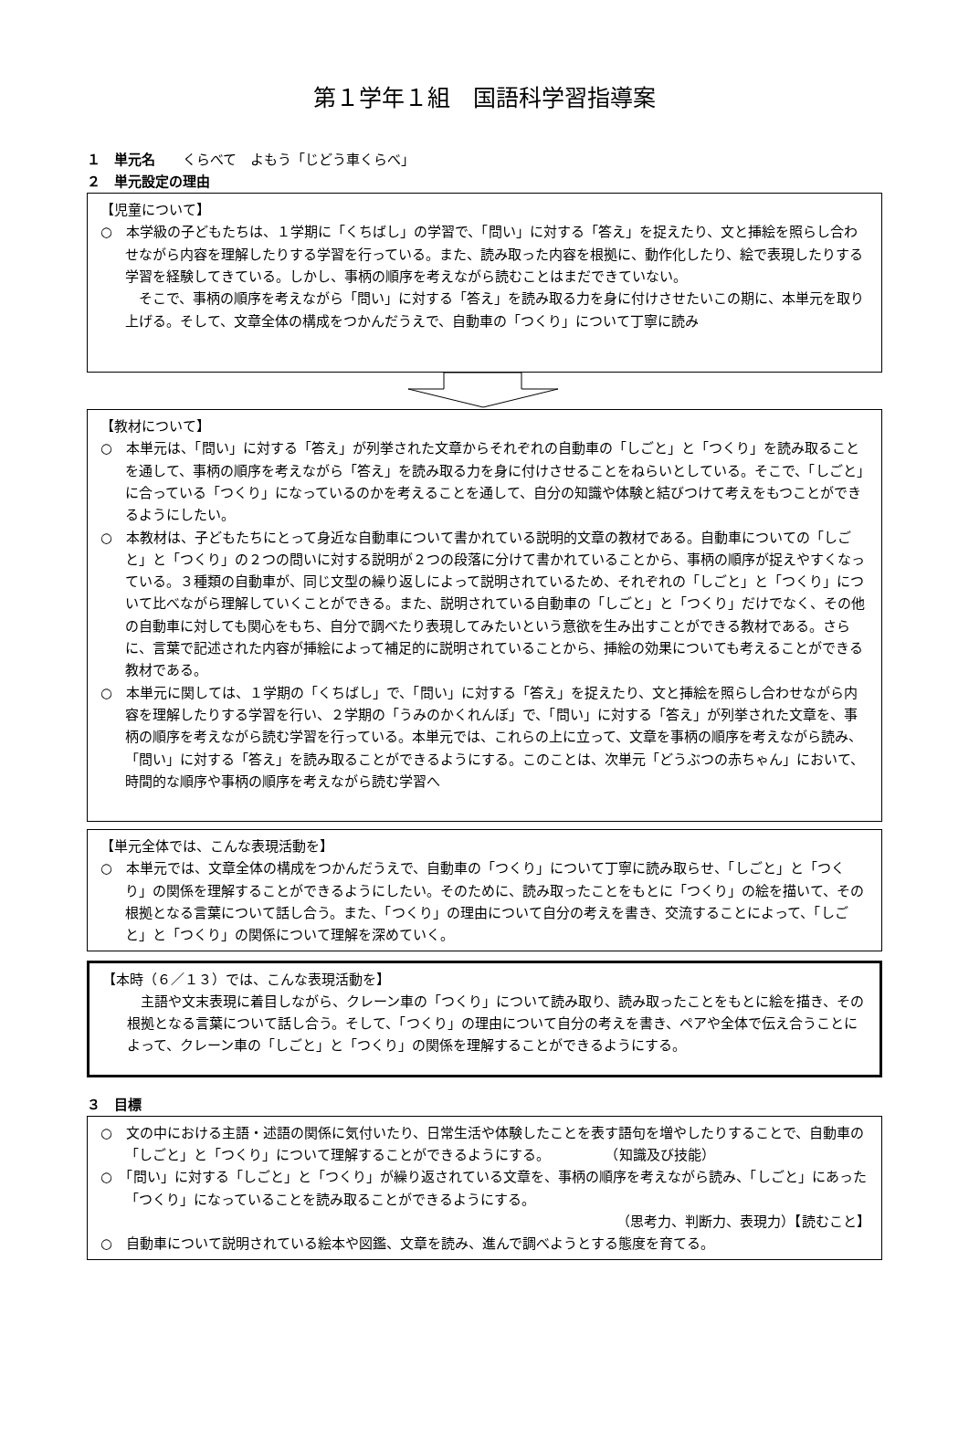第１学年１組　国語科学習指導案
１　単元名　　くらべて　よもう「じどう車くらべ」
２　単元設定の理由
【児童について】
○　本学級の子どもたちは、１学期に「くちばし」の学習で、「問い」に対する「答え」を捉えたり、文と挿絵を照らし合わせながら内容を理解したりする学習を行っている。また、読み取った内容を根拠に、動作化したり、絵で表現したりする学習を経験してきている。しかし、事柄の順序を考えながら読むことはまだできていない。
　そこで、事柄の順序を考えながら「問い」に対する「答え」を読み取る力を身に付けさせたいこの期に、本単元を取り上げる。そして、文章全体の構成をつかんだうえで、自動車の「つくり」について丁寧に読み
【教材について】
○　本単元は、「問い」に対する「答え」が列挙された文章からそれぞれの自動車の「しごと」と「つくり」を読み取ることを通して、事柄の順序を考えながら「答え」を読み取る力を身に付けさせることをねらいとしている。そこで、「しごと」に合っている「つくり」になっているのかを考えることを通して、自分の知識や体験と結びつけて考えをもつことができるようにしたい。
○　本教材は、子どもたちにとって身近な自動車について書かれている説明的文章の教材である。自動車についての「しごと」と「つくり」の２つの問いに対する説明が２つの段落に分けて書かれていることから、事柄の順序が捉えやすくなっている。３種類の自動車が、同じ文型の繰り返しによって説明されているため、それぞれの「しごと」と「つくり」について比べながら理解していくことができる。また、説明されている自動車の「しごと」と「つくり」だけでなく、その他の自動車に対しても関心をもち、自分で調べたり表現してみたいという意欲を生み出すことができる教材である。さらに、言葉で記述された内容が挿絵によって補足的に説明されていることから、挿絵の効果についても考えることができる教材である。
○　本単元に関しては、１学期の「くちばし」で、「問い」に対する「答え」を捉えたり、文と挿絵を照らし合わせながら内容を理解したりする学習を行い、２学期の「うみのかくれんぼ」で、「問い」に対する「答え」が列挙された文章を、事柄の順序を考えながら読む学習を行っている。本単元では、これらの上に立って、文章を事柄の順序を考えながら読み、「問い」に対する「答え」を読み取ることができるようにする。このことは、次単元「どうぶつの赤ちゃん」において、時間的な順序や事柄の順序を考えながら読む学習へ
【単元全体では、こんな表現活動を】
○　本単元では、文章全体の構成をつかんだうえで、自動車の「つくり」について丁寧に読み取らせ、「しごと」と「つくり」の関係を理解することができるようにしたい。そのために、読み取ったことをもとに「つくり」の絵を描いて、その根拠となる言葉について話し合う。また、「つくり」の理由について自分の考えを書き、交流することによって、「しごと」と「つくり」の関係について理解を深めていく。
【本時（６／１３）では、こんな表現活動を】
　主語や文末表現に着目しながら、クレーン車の「つくり」について読み取り、読み取ったことをもとに絵を描き、その根拠となる言葉について話し合う。そして、「つくり」の理由について自分の考えを書き、ペアや全体で伝え合うことによって、クレーン車の「しごと」と「つくり」の関係を理解することができるようにする。
３　目標
○　文の中における主語・述語の関係に気付いたり、日常生活や体験したことを表す語句を増やしたりすることで、自動車の「しごと」と「つくり」について理解することができるようにする。　　　　　（知識及び技能）
○　「問い」に対する「しごと」と「つくり」が繰り返されている文章を、事柄の順序を考えながら読み、「しごと」にあった「つくり」になっていることを読み取ることができるようにする。
（思考力、判断力、表現力）【読むこと】
○　自動車について説明されている絵本や図鑑、文章を読み、進んで調べようとする態度を育てる。